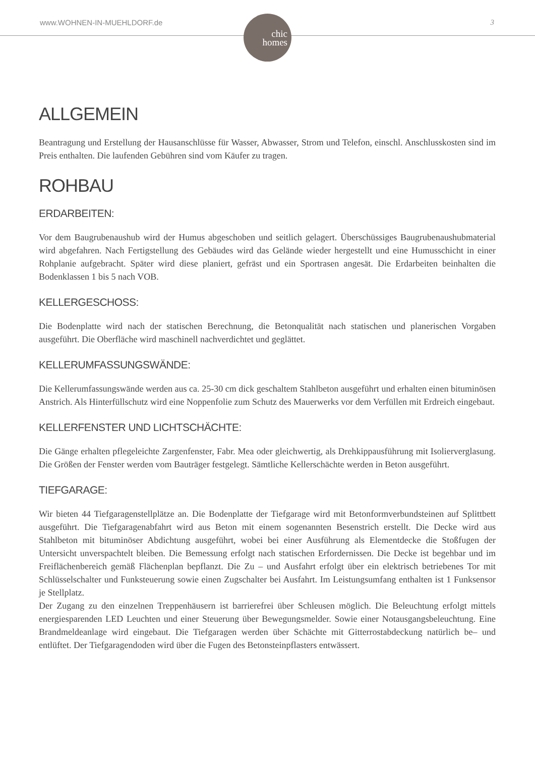www.WOHNEN-IN-MUEHLDORF.de
chic
homes
3
ALLGEMEIN
Beantragung und Erstellung der Hausanschlüsse für Wasser, Abwasser, Strom und Telefon, einschl. Anschlusskosten sind im Preis enthalten. Die laufenden Gebühren sind vom Käufer zu tragen.
ROHBAU
ERDARBEITEN:
Vor dem Baugrubenaushub wird der Humus abgeschoben und seitlich gelagert. Überschüssiges Baugrubenaushubmaterial wird abgefahren. Nach Fertigstellung des Gebäudes wird das Gelände wieder hergestellt und eine Humusschicht in einer Rohplanie aufgebracht. Später wird diese planiert, gefräst und ein Sportrasen angesät. Die Erdarbeiten beinhalten die Bodenklassen 1 bis 5 nach VOB.
KELLERGESCHOSS:
Die Bodenplatte wird nach der statischen Berechnung, die Betonqualität nach statischen und planerischen Vorgaben ausgeführt. Die Oberfläche wird maschinell nachverdichtet und geglättet.
KELLERUMFASSUNGSWÄNDE:
Die Kellerumfassungswände werden aus ca. 25-30 cm dick geschaltem Stahlbeton ausgeführt und erhalten einen bituminösen Anstrich. Als Hinterfüllschutz wird eine Noppenfolie zum Schutz des Mauerwerks vor dem Verfüllen mit Erdreich eingebaut.
KELLERFENSTER UND LICHTSCHÄCHTE:
Die Gänge erhalten pflegeleichte Zargenfenster, Fabr. Mea oder gleichwertig, als Drehkippausführung mit Isolierverglasung. Die Größen der Fenster werden vom Bauträger festgelegt. Sämtliche Kellerschächte werden in Beton ausgeführt.
TIEFGARAGE:
Wir bieten 44 Tiefgaragenstellplätze an. Die Bodenplatte der Tiefgarage wird mit Betonformverbundsteinen auf Splittbett ausgeführt. Die Tiefgaragenabfahrt wird aus Beton mit einem sogenannten Besenstrich erstellt. Die Decke wird aus Stahlbeton mit bituminöser Abdichtung ausgeführt, wobei bei einer Ausführung als Elementdecke die Stoßfugen der Untersicht unverspachtelt bleiben. Die Bemessung erfolgt nach statischen Erfordernissen. Die Decke ist begehbar und im Freiflächenbereich gemäß Flächenplan bepflanzt. Die Zu – und Ausfahrt erfolgt über ein elektrisch betriebenes Tor mit Schlüsselschalter und Funksteuerung sowie einen Zugschalter bei Ausfahrt. Im Leistungsumfang enthalten ist 1 Funksensor je Stellplatz.
Der Zugang zu den einzelnen Treppenhäusern ist barrierefrei über Schleusen möglich. Die Beleuchtung erfolgt mittels energiesparenden LED Leuchten und einer Steuerung über Bewegungsmelder. Sowie einer Notausgangsbeleuchtung. Eine Brandmeldeanlage wird eingebaut. Die Tiefgaragen werden über Schächte mit Gitterrostabdeckung natürlich be– und entlüftet. Der Tiefgaragendoden wird über die Fugen des Betonsteinpflasters entwässert.